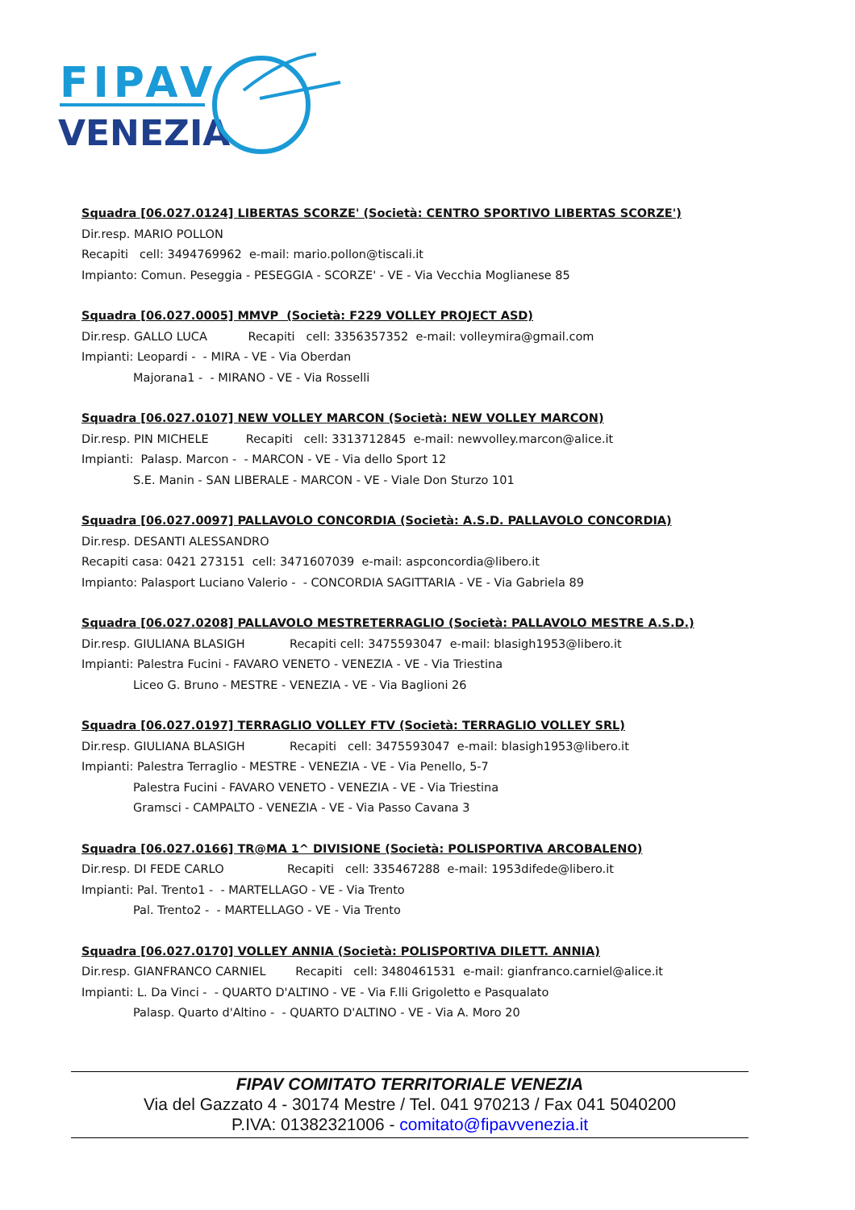FIPAV
VENEZIA
Squadra [06.027.0124] LIBERTAS SCORZE' (Società: CENTRO SPORTIVO LIBERTAS SCORZE')
Dir.resp. MARIO POLLON
Recapiti cell: 3494769962 e-mail: mario.pollon@tiscali.it
Impianto: Comun. Peseggia - PESEGGIA - SCORZE' - VE - Via Vecchia Moglianese 85
Squadra [06.027.0005] MMVP (Società: F229 VOLLEY PROJECT ASD)
Dir.resp. GALLO LUCA Recapiti cell: 3356357352 e-mail: volleymira@gmail.com
Impianti: Leopardi - - MIRA - VE - Via Oberdan
Majorana1 - - MIRANO - VE - Via Rosselli
Squadra [06.027.0107] NEW VOLLEY MARCON (Società: NEW VOLLEY MARCON)
Dir.resp. PIN MICHELE Recapiti cell: 3313712845 e-mail: newvolley.marcon@alice.it
Impianti: Palasp. Marcon - - MARCON - VE - Via dello Sport 12
S.E. Manin - SAN LIBERALE - MARCON - VE - Viale Don Sturzo 101
Squadra [06.027.0097] PALLAVOLO CONCORDIA (Società: A.S.D. PALLAVOLO CONCORDIA)
Dir.resp. DESANTI ALESSANDRO
Recapiti casa: 0421 273151 cell: 3471607039 e-mail: aspconcordia@libero.it
Impianto: Palasport Luciano Valerio - - CONCORDIA SAGITTARIA - VE - Via Gabriela 89
Squadra [06.027.0208] PALLAVOLO MESTRETERRAGLIO (Società: PALLAVOLO MESTRE A.S.D.)
Dir.resp. GIULIANA BLASIGH Recapiti cell: 3475593047 e-mail: blasigh1953@libero.it
Impianti: Palestra Fucini - FAVARO VENETO - VENEZIA - VE - Via Triestina
Liceo G. Bruno - MESTRE - VENEZIA - VE - Via Baglioni 26
Squadra [06.027.0197] TERRAGLIO VOLLEY FTV (Società: TERRAGLIO VOLLEY SRL)
Dir.resp. GIULIANA BLASIGH Recapiti cell: 3475593047 e-mail: blasigh1953@libero.it
Impianti: Palestra Terraglio - MESTRE - VENEZIA - VE - Via Penello, 5-7
Palestra Fucini - FAVARO VENETO - VENEZIA - VE - Via Triestina
Gramsci - CAMPALTO - VENEZIA - VE - Via Passo Cavana 3
Squadra [06.027.0166] TR@MA 1^ DIVISIONE (Società: POLISPORTIVA ARCOBALENO)
Dir.resp. DI FEDE CARLO Recapiti cell: 335467288 e-mail: 1953difede@libero.it
Impianti: Pal. Trento1 - - MARTELLAGO - VE - Via Trento
Pal. Trento2 - - MARTELLAGO - VE - Via Trento
Squadra [06.027.0170] VOLLEY ANNIA (Società: POLISPORTIVA DILETT. ANNIA)
Dir.resp. GIANFRANCO CARNIEL Recapiti cell: 3480461531 e-mail: gianfranco.carniel@alice.it
Impianti: L. Da Vinci - - QUARTO D'ALTINO - VE - Via F.lli Grigoletto e Pasqualato
Palasp. Quarto d'Altino - - QUARTO D'ALTINO - VE - Via A. Moro 20
FIPAV COMITATO TERRITORIALE VENEZIA
Via del Gazzato 4 - 30174 Mestre / Tel. 041 970213 / Fax 041 5040200
P.IVA: 01382321006 - comitato@fipavvenezia.it